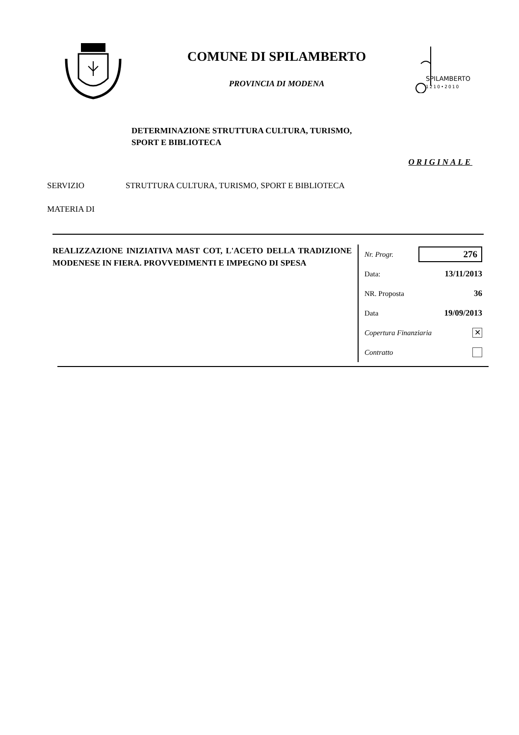COMUNE DI SPILAMBERTO
PROVINCIA DI MODENA
SPILAMBERTO
1210•2010
DETERMINAZIONE STRUTTURA CULTURA, TURISMO,
SPORT E BIBLIOTECA
ORIGINALE
SERVIZIO STRUTTURA CULTURA, TURISMO, SPORT E BIBLIOTECA
MATERIA DI
REALIZZAZIONE INIZIATIVA MAST COT, L'ACETO DELLA TRADIZIONE MODENESE IN FIERA. PROVVEDIMENTI E IMPEGNO DI SPESA
Nr. Progr. 276
Data: 13/11/2013
NR. Proposta 36
Data 19/09/2013
Copertura Finanziaria ✕
Contratto